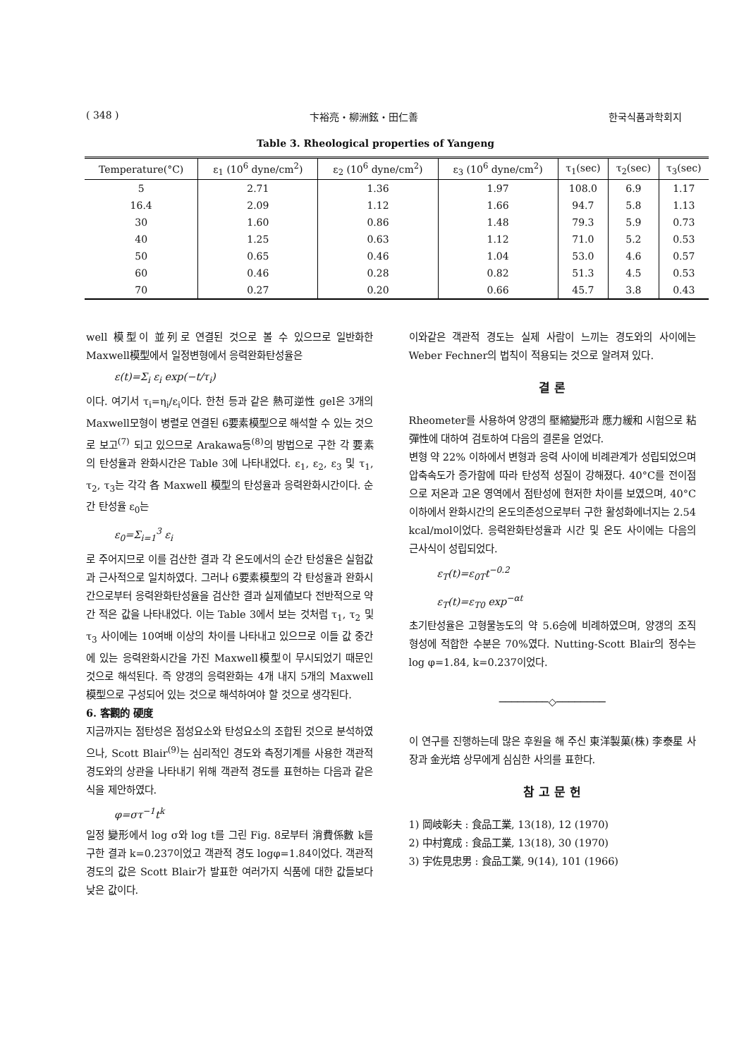( 348 ) 卞裕亮・柳洲鉉・田仁善 한국식품과학회지
Table 3. Rheological properties of Yangeng
| Temperature(°C) | ε<sub>1</sub> (10<sup>6</sup> dyne/cm<sup>2</sup>) | ε<sub>2</sub> (10<sup>6</sup> dyne/cm<sup>2</sup>) | ε<sub>3</sub> (10<sup>6</sup> dyne/cm<sup>2</sup>) | τ<sub>1</sub>(sec) | τ<sub>2</sub>(sec) | τ<sub>3</sub>(sec) |
| --- | --- | --- | --- | --- | --- | --- |
| 5 | 2.71 | 1.36 | 1.97 | 108.0 | 6.9 | 1.17 |
| 16.4 | 2.09 | 1.12 | 1.66 | 94.7 | 5.8 | 1.13 |
| 30 | 1.60 | 0.86 | 1.48 | 79.3 | 5.9 | 0.73 |
| 40 | 1.25 | 0.63 | 1.12 | 71.0 | 5.2 | 0.53 |
| 50 | 0.65 | 0.46 | 1.04 | 53.0 | 4.6 | 0.57 |
| 60 | 0.46 | 0.28 | 0.82 | 51.3 | 4.5 | 0.53 |
| 70 | 0.27 | 0.20 | 0.66 | 45.7 | 3.8 | 0.43 |
well 模型이 並列로 연결된 것으로 볼 수 있으므로 일반화한 Maxwell模型에서 일정변형에서 응력완화탄성율은
ε(t)=Σ<sub>i</sub> ε<sub>i</sub> exp(−t/τ<sub>i</sub>)
이다. 여기서 τ<sub>i</sub>=η<sub>i</sub>/ε<sub>i</sub>이다. 한천 등과 같은 熱可逆性 gel은 3개의 Maxwell모형이 병렬로 연결된 6要素模型으로 해석할 수 있는 것으로 보고<sup>(7)</sup> 되고 있으므로 Arakawa등<sup>(8)</sup>의 방법으로 구한 각 要素의 탄성율과 완화시간은 Table 3에 나타내었다. ε<sub>1</sub>, ε<sub>2</sub>, ε<sub>3</sub> 및 τ<sub>1</sub>, τ<sub>2</sub>, τ<sub>3</sub>는 각각 各 Maxwell 模型의 탄성율과 응력완화시간이다. 순간 탄성율 ε<sub>0</sub>는
ε<sub>0</sub>=Σ<sub>i=1</sub><sup>3</sup> ε<sub>i</sub>
로 주어지므로 이를 검산한 결과 각 온도에서의 순간 탄성율은 실험값과 근사적으로 일치하였다. 그러나 6要素模型의 각 탄성율과 완화시간으로부터 응력완화탄성율을 검산한 결과 실제値보다 전반적으로 약간 적은 값을 나타내었다. 이는 Table 3에서 보는 것처럼 τ<sub>1</sub>, τ<sub>2</sub> 및 τ<sub>3</sub> 사이에는 10여배 이상의 차이를 나타내고 있으므로 이들 값 중간에 있는 응력완화시간을 가진 Maxwell模型이 무시되었기 때문인 것으로 해석된다. 즉 양갱의 응력완화는 4개 내지 5개의 Maxwell 模型으로 구성되어 있는 것으로 해석하여야 할 것으로 생각된다.
6. 客觀的 硬度
지금까지는 점탄성은 점성요소와 탄성요소의 조합된 것으로 분석하였으나, Scott Blair<sup>(9)</sup>는 심리적인 경도와 측정기계를 사용한 객관적 경도와의 상관을 나타내기 위해 객관적 경도를 표현하는 다음과 같은 식을 제안하였다.
φ=στ<sup>−1</sup>t<sup>k</sup>
일정 變形에서 log σ와 log t를 그린 Fig. 8로부터 消費係數 k를 구한 결과 k=0.237이었고 객관적 경도 logφ=1.84이었다. 객관적 경도의 값은 Scott Blair가 발표한 여러가지 식품에 대한 값들보다 낮은 값이다.
이와같은 객관적 경도는 실제 사람이 느끼는 경도와의 사이에는 Weber Fechner의 법칙이 적용되는 것으로 알려져 있다.
결 론
Rheometer를 사용하여 양갱의 壓縮變形과 應力緩和 시험으로 粘彈性에 대하여 검토하여 다음의 결론을 얻었다.
변형 약 22% 이하에서 변형과 응력 사이에 비례관계가 성립되었으며 압축속도가 증가함에 따라 탄성적 성질이 강해졌다. 40°C를 전이점으로 저온과 고온 영역에서 점탄성에 현저한 차이를 보였으며, 40°C 이하에서 완화시간의 온도의존성으로부터 구한 활성화에너지는 2.54 kcal/mol이었다. 응력완화탄성율과 시간 및 온도 사이에는 다음의 근사식이 성립되었다.
ε<sub>T</sub>(t)=ε<sub>0T</sub>t<sup>−0.2</sup>
ε<sub>T</sub>(t)=ε<sub>T0</sub> exp<sup>−αt</sup>
초기탄성율은 고형물농도의 약 5.6승에 비례하였으며, 양갱의 조직 형성에 적합한 수분은 70%였다. Nutting-Scott Blair의 정수는 log φ=1.84, k=0.237이었다.
────────◇────────
이 연구를 진행하는데 많은 후원을 해 주신 東洋製菓(株) 李泰星 사장과 金光培 상무에게 심심한 사의를 표한다.
참 고 문 헌
1) 岡岐彰夫 : 食品工業, 13(18), 12 (1970)
2) 中村寛成 : 食品工業, 13(18), 30 (1970)
3) 宇佐見忠男 : 食品工業, 9(14), 101 (1966)